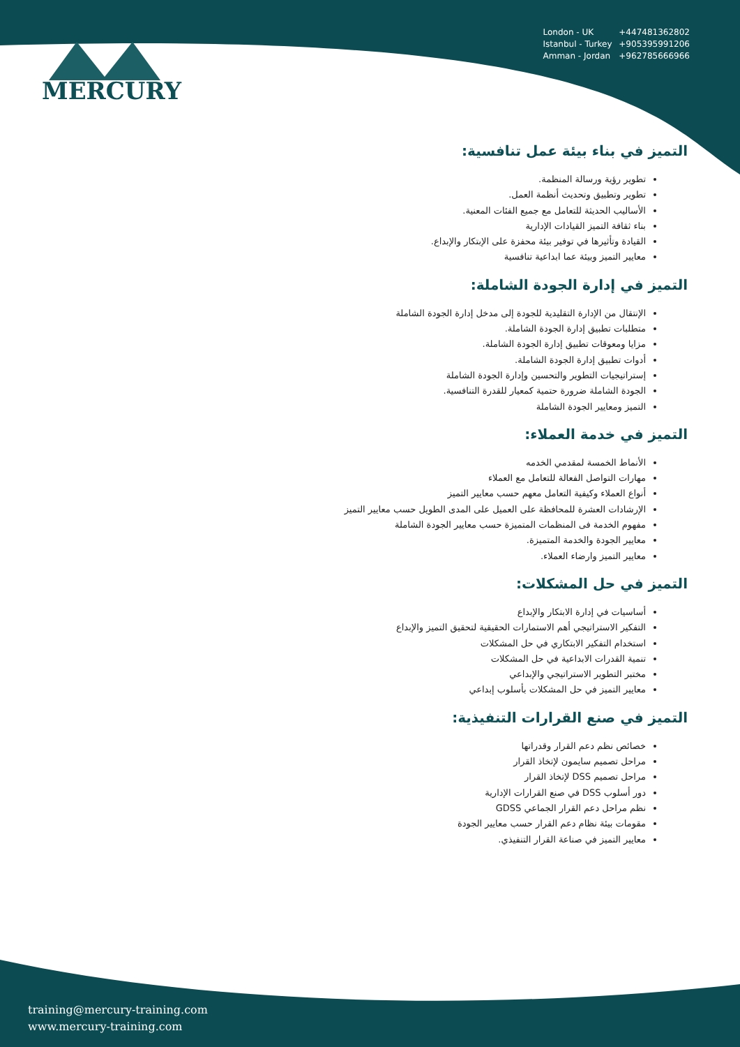MERCURY
London - UK +447481362802
Istanbul - Turkey +905395991206
Amman - Jordan +962785666966
التميز في بناء بيئة عمل تنافسية:
تطوير رؤية ورسالة المنظمة.
تطوير وتطبيق وتحديث أنظمة العمل.
الأساليب الحديثة للتعامل مع جميع الفئات المعنية.
بناء ثقافة التميز القيادات الإدارية
القيادة وتأثيرها في توفير بيئة محفزة على الإبتكار والإبداع.
معايير التميز وبيئة عما ابداعية تنافسية
التميز في إدارة الجودة الشاملة:
الإنتقال من الإدارة التقليدية للجودة إلى مدخل إدارة الجودة الشاملة
متطلبات تطبيق إدارة الجودة الشاملة.
مزايا ومعوقات تطبيق إدارة الجودة الشاملة.
أدوات تطبيق إدارة الجودة الشاملة.
إستراتيجيات التطوير والتحسين وإدارة الجودة الشاملة
الجودة الشاملة ضرورة حتمية كمعيار للقدرة التنافسية.
التميز ومعايير الجودة الشاملة
التميز في خدمة العملاء:
الأنماط الخمسة لمقدمي الخدمه
مهارات التواصل الفعالة للتعامل مع العملاء
أنواع العملاء وكيفية التعامل معهم حسب معايير التميز
الإرشادات العشرة للمحافظة على العميل على المدى الطويل حسب معايير التميز
مفهوم الخدمة فى المنظمات المتميزة حسب معايير الجودة الشاملة
معايير الجودة والخدمة المتميزة.
معايير التميز وارضاء العملاء.
التميز في حل المشكلات:
أساسيات في إدارة الابتكار والإبداع
التفكير الاستراتيجي أهم الاستمارات الحقيقية لتحقيق التميز والإبداع
استخدام التفكير الابتكاري في حل المشكلات
تنمية القدرات الابداعية في حل المشكلات
مختبر التطوير الاستراتيجي والإبداعي
معايير التميز في حل المشكلات بأسلوب إبداعي
التميز في صنع القرارات التنفيذية:
خصائص نظم دعم القرار وقدراتها
مراحل تصميم سايمون لإتخاذ القرار
مراحل تصميم DSS لإتخاذ القرار
دور أسلوب DSS في صنع القرارات الإدارية
نظم مراحل دعم القرار الجماعي GDSS
مقومات بيئة نظام دعم القرار حسب معايير الجودة
معايير التميز في صناعة القرار التنفيذي.
training@mercury-training.com
www.mercury-training.com